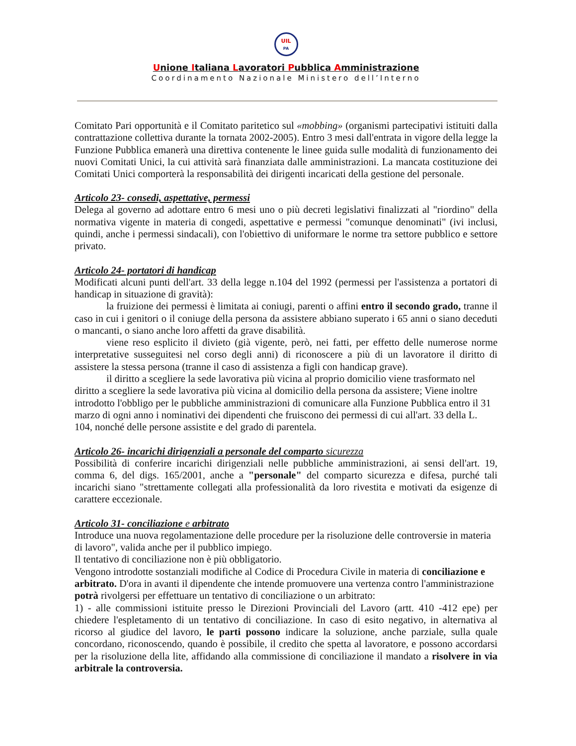UIL
PA
Unione Italiana Lavoratori Pubblica Amministrazione
Coordinamento Nazionale Ministero dell’Interno
Comitato Pari opportunità e il Comitato paritetico sul «mobbing» (organismi partecipativi istituiti dalla contrattazione collettiva durante la tornata 2002-2005). Entro 3 mesi dall'entrata in vigore della legge la Funzione Pubblica emanerà una direttiva contenente le linee guida sulle modalità di funzionamento dei nuovi Comitati Unici, la cui attività sarà finanziata dalle amministrazioni. La mancata costituzione dei Comitati Unici comporterà la responsabilità dei dirigenti incaricati della gestione del personale.
Articolo 23- consedi, aspettative, permessi
Delega al governo ad adottare entro 6 mesi uno o più decreti legislativi finalizzati al "riordino" della normativa vigente in materia di congedi, aspettative e permessi "comunque denominati" (ivi inclusi, quindi, anche i permessi sindacali), con l'obiettivo di uniformare le norme tra settore pubblico e settore privato.
Articolo 24- portatori di handicap
Modificati alcuni punti dell'art. 33 della legge n.104 del 1992 (permessi per l'assistenza a portatori di handicap in situazione di gravità):
la fruizione dei permessi è limitata ai coniugi, parenti o affini entro il secondo grado, tranne il caso in cui i genitori o il coniuge della persona da assistere abbiano superato i 65 anni o siano deceduti o mancanti, o siano anche loro affetti da grave disabilità.
viene reso esplicito il divieto (già vigente, però, nei fatti, per effetto delle numerose norme interpretative susseguitesi nel corso degli anni) di riconoscere a più di un lavoratore il diritto di assistere la stessa persona (tranne il caso di assistenza a figli con handicap grave).
il diritto a scegliere la sede lavorativa più vicina al proprio domicilio viene trasformato nel diritto a scegliere la sede lavorativa più vicina al domicilio della persona da assistere; Viene inoltre introdotto l'obbligo per le pubbliche amministrazioni di comunicare alla Funzione Pubblica entro il 31 marzo di ogni anno i nominativi dei dipendenti che fruiscono dei permessi di cui all'art. 33 della L. 104, nonché delle persone assistite e del grado di parentela.
Articolo 26- incarichi dirigenziali a personale del comparto sicurezza
Possibilità di conferire incarichi dirigenziali nelle pubbliche amministrazioni, ai sensi dell'art. 19, comma 6, del digs. 165/2001, anche a "personale" del comparto sicurezza e difesa, purché tali incarichi siano "strettamente collegati alla professionalità da loro rivestita e motivati da esigenze di carattere eccezionale.
Articolo 31- conciliazione e arbitrato
Introduce una nuova regolamentazione delle procedure per la risoluzione delle controversie in materia di lavoro", valida anche per il pubblico impiego.
Il tentativo di conciliazione non è più obbligatorio.
Vengono introdotte sostanziali modifiche al Codice di Procedura Civile in materia di conciliazione e arbitrato. D'ora in avanti il dipendente che intende promuovere una vertenza contro l'amministrazione potrà rivolgersi per effettuare un tentativo di conciliazione o un arbitrato:
1) - alle commissioni istituite presso le Direzioni Provinciali del Lavoro (artt. 410 -412 epe) per chiedere l'espletamento di un tentativo di conciliazione. In caso di esito negativo, in alternativa al ricorso al giudice del lavoro, le parti possono indicare la soluzione, anche parziale, sulla quale concordano, riconoscendo, quando è possibile, il credito che spetta al lavoratore, e possono accordarsi per la risoluzione della lite, affidando alla commissione di conciliazione il mandato a risolvere in via arbitrale la controversia.